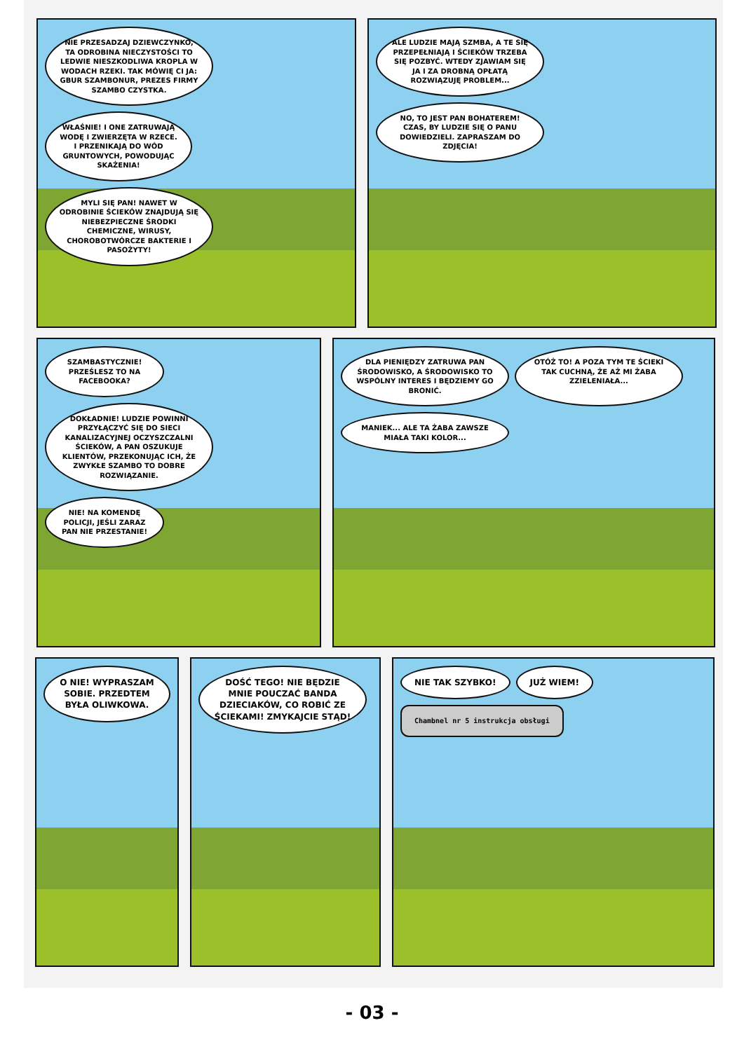NIE PRZESADZAJ DZIEWCZYNKO, TA ODROBINA NIECZYSTOŚCI TO LEDWIE NIESZKODLIWA KROPLA W WODACH RZEKI. TAK MÓWIĘ CI JA: GBUR SZAMBONUR, PREZES FIRMY SZAMBO CZYSTKA.
WŁAŚNIE! I ONE ZATRUWAJĄ WODĘ I ZWIERZĘTA W RZECE. I PRZENIKAJĄ DO WÓD GRUNTOWYCH, POWODUJĄC SKAŻENIA!
MYLI SIĘ PAN! NAWET W ODROBINIE ŚCIEKÓW ZNAJDUJĄ SIĘ NIEBEZPIECZNE ŚRODKI CHEMICZNE, WIRUSY, CHOROBOTWÓRCZE BAKTERIE I PASOŻYTY!
ALE LUDZIE MAJĄ SZMBA, A TE SIĘ PRZEPEŁNIAJĄ I ŚCIEKÓW TRZEBA SIĘ POZBYĆ. WTEDY ZJAWIAM SIĘ JA I ZA DROBNĄ OPŁATĄ ROZWIĄZUJĘ PROBLEM...
NO, TO JEST PAN BOHATEREM! CZAS, BY LUDZIE SIĘ O PANU DOWIEDZIELI. ZAPRASZAM DO ZDJĘCIA!
SZAMBASTYCZNIE! PRZEŚLESZ TO NA FACEBOOKA?
DOKŁADNIE! LUDZIE POWINNI PRZYŁĄCZYĆ SIĘ DO SIECI KANALIZACYJNEJ OCZYSZCZALNI ŚCIEKÓW, A PAN OSZUKUJE KLIENTÓW, PRZEKONUJĄC ICH, ŻE ZWYKŁE SZAMBO TO DOBRE ROZWIĄZANIE.
NIE! NA KOMENDĘ POLICJI, JEŚLI ZARAZ PAN NIE PRZESTANIE!
DLA PIENIĘDZY ZATRUWA PAN ŚRODOWISKO, A ŚRODOWISKO TO WSPÓLNY INTERES I BĘDZIEMY GO BRONIĆ.
OTÓŻ TO! A POZA TYM TE ŚCIEKI TAK CUCHNĄ, ŻE AŻ MI ŻABA ZZIELENIAŁA...
MANIEK... ALE TA ŻABA ZAWSZE MIAŁA TAKI KOLOR...
O NIE! WYPRASZAM SOBIE. PRZEDTEM BYŁA OLIWKOWA.
DOŚĆ TEGO! NIE BĘDZIE MNIE POUCZAĆ BANDA DZIECIAKÓW, CO ROBIĆ ZE ŚCIEKAMI! ZMYKAJCIE STĄD!
NIE TAK SZYBKO!
JUŻ WIEM!
Chambnel nr 5 instrukcja obsługi
- 03 -